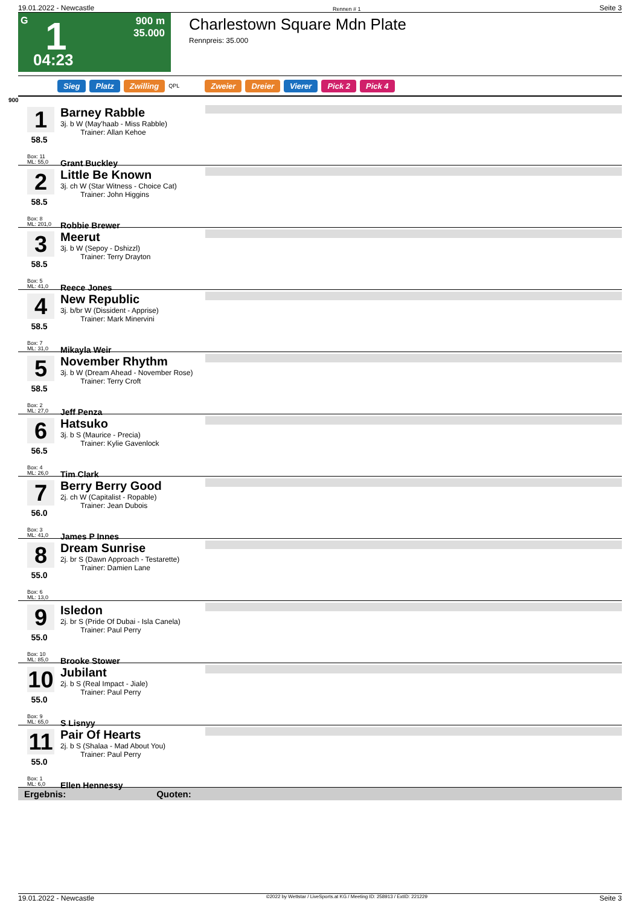19.01.2022 - Newcastle Rennen # 1 Seite 3
G
900 m
35.000
1
04:23
Charlestown Square Mdn Plate
Rennpreis: 35.000
Sieg Platz Zwilling QPL Zweier Dreier Vierer Pick 2 Pick 4
900
1
58.5
Box: 11
ML: 55,0
Barney Rabble
3j. b W (May'haab - Miss Rabble)
Trainer: Allan Kehoe
Grant Buckley
2
58.5
Box: 8
ML: 201,0
Little Be Known
3j. ch W (Star Witness - Choice Cat)
Trainer: John Higgins
Robbie Brewer
3
58.5
Box: 5
ML: 41,0
Meerut
3j. b W (Sepoy - Dshizzl)
Trainer: Terry Drayton
Reece Jones
4
58.5
Box: 7
ML: 31,0
New Republic
3j. b/br W (Dissident - Apprise)
Trainer: Mark Minervini
Mikayla Weir
5
58.5
Box: 2
ML: 27,0
November Rhythm
3j. b W (Dream Ahead - November Rose)
Trainer: Terry Croft
Jeff Penza
6
56.5
Box: 4
ML: 26,0
Hatsuko
3j. b S (Maurice - Precia)
Trainer: Kylie Gavenlock
Tim Clark
7
56.0
Box: 3
ML: 41,0
Berry Berry Good
2j. ch W (Capitalist - Ropable)
Trainer: Jean Dubois
James P Innes
8
55.0
Box: 6
ML: 13,0
Dream Sunrise
2j. br S (Dawn Approach - Testarette)
Trainer: Damien Lane
9
55.0
Box: 10
ML: 85,0
Isledon
2j. br S (Pride Of Dubai - Isla Canela)
Trainer: Paul Perry
Brooke Stower
10
55.0
Box: 9
ML: 65,0
Jubilant
2j. b S (Real Impact - Jiale)
Trainer: Paul Perry
S Lisnyy
11
55.0
Box: 1
ML: 6,0
Pair Of Hearts
2j. b S (Shalaa - Mad About You)
Trainer: Paul Perry
Ellen Hennessy
Ergebnis: Quoten:
19.01.2022 - Newcastle ©2022 by Wettstar / LiveSports.at KG / Meeting ID: 258913 / ExtID: 221229 Seite 3